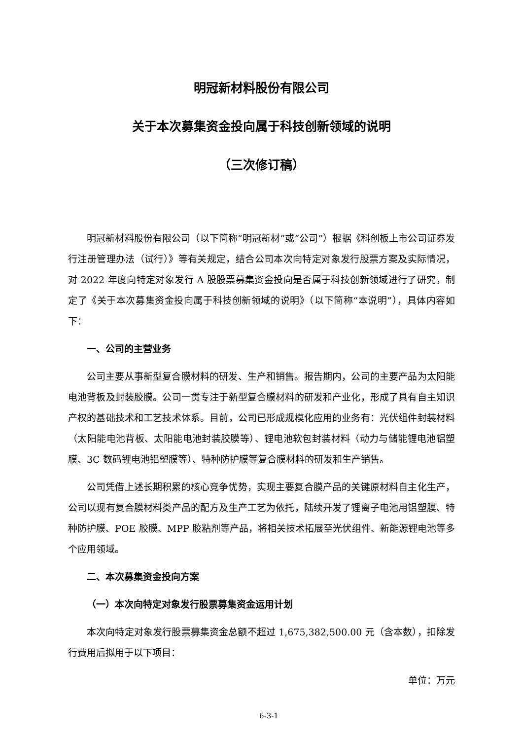明冠新材料股份有限公司
关于本次募集资金投向属于科技创新领域的说明
（三次修订稿）
明冠新材料股份有限公司（以下简称“明冠新材”或“公司”）根据《科创板上市公司证券发行注册管理办法（试行）》等有关规定，结合公司本次向特定对象发行股票方案及实际情况，对 2022 年度向特定对象发行 A 股股票募集资金投向是否属于科技创新领域进行了研究，制定了《关于本次募集资金投向属于科技创新领域的说明》（以下简称“本说明”），具体内容如下：
一、公司的主营业务
公司主要从事新型复合膜材料的研发、生产和销售。报告期内，公司的主要产品为太阳能电池背板及封装胶膜。公司一贯专注于新型复合膜材料的研发和产业化，形成了具有自主知识产权的基础技术和工艺技术体系。目前，公司已形成规模化应用的业务有：光伏组件封装材料（太阳能电池背板、太阳能电池封装胶膜等）、锂电池软包封装材料（动力与储能锂电池铝塑膜、3C 数码锂电池铝塑膜等）、特种防护膜等复合膜材料的研发和生产销售。
公司凭借上述长期积累的核心竞争优势，实现主要复合膜产品的关键原材料自主化生产，公司以现有复合膜材料类产品的配方及生产工艺为依托，陆续开发了锂离子电池用铝塑膜、特种防护膜、POE 胶膜、MPP 胶粘剂等产品，将相关技术拓展至光伏组件、新能源锂电池等多个应用领域。
二、本次募集资金投向方案
（一）本次向特定对象发行股票募集资金运用计划
本次向特定对象发行股票募集资金总额不超过 1,675,382,500.00 元（含本数），扣除发行费用后拟用于以下项目：
单位：万元
6-3-1